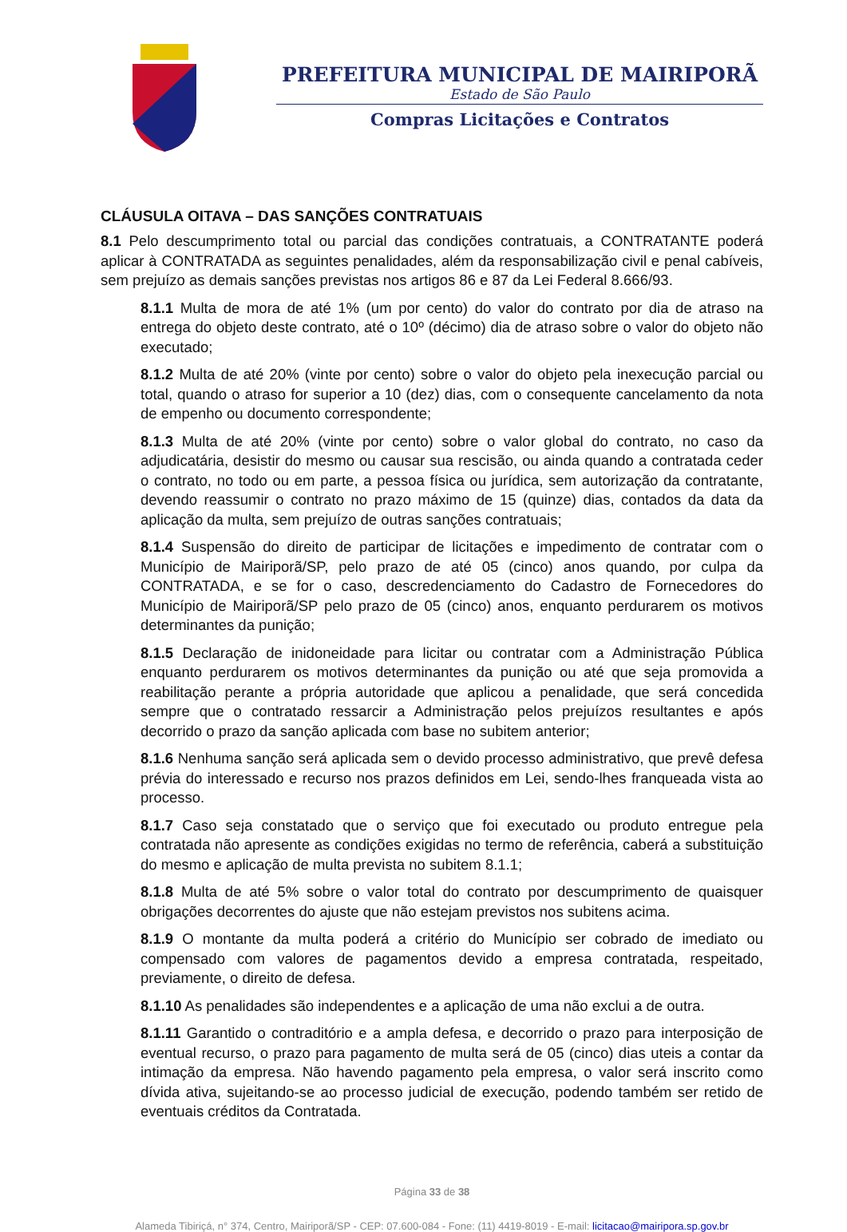PREFEITURA MUNICIPAL DE MAIRIPORÃ
Estado de São Paulo
Compras Licitações e Contratos
CLÁUSULA OITAVA – DAS SANÇÕES CONTRATUAIS
8.1 Pelo descumprimento total ou parcial das condições contratuais, a CONTRATANTE poderá aplicar à CONTRATADA as seguintes penalidades, além da responsabilização civil e penal cabíveis, sem prejuízo as demais sanções previstas nos artigos 86 e 87 da Lei Federal 8.666/93.
8.1.1 Multa de mora de até 1% (um por cento) do valor do contrato por dia de atraso na entrega do objeto deste contrato, até o 10º (décimo) dia de atraso sobre o valor do objeto não executado;
8.1.2 Multa de até 20% (vinte por cento) sobre o valor do objeto pela inexecução parcial ou total, quando o atraso for superior a 10 (dez) dias, com o consequente cancelamento da nota de empenho ou documento correspondente;
8.1.3 Multa de até 20% (vinte por cento) sobre o valor global do contrato, no caso da adjudicatária, desistir do mesmo ou causar sua rescisão, ou ainda quando a contratada ceder o contrato, no todo ou em parte, a pessoa física ou jurídica, sem autorização da contratante, devendo reassumir o contrato no prazo máximo de 15 (quinze) dias, contados da data da aplicação da multa, sem prejuízo de outras sanções contratuais;
8.1.4 Suspensão do direito de participar de licitações e impedimento de contratar com o Município de Mairiporã/SP, pelo prazo de até 05 (cinco) anos quando, por culpa da CONTRATADA, e se for o caso, descredenciamento do Cadastro de Fornecedores do Município de Mairiporã/SP pelo prazo de 05 (cinco) anos, enquanto perdurarem os motivos determinantes da punição;
8.1.5 Declaração de inidoneidade para licitar ou contratar com a Administração Pública enquanto perdurarem os motivos determinantes da punição ou até que seja promovida a reabilitação perante a própria autoridade que aplicou a penalidade, que será concedida sempre que o contratado ressarcir a Administração pelos prejuízos resultantes e após decorrido o prazo da sanção aplicada com base no subitem anterior;
8.1.6 Nenhuma sanção será aplicada sem o devido processo administrativo, que prevê defesa prévia do interessado e recurso nos prazos definidos em Lei, sendo-lhes franqueada vista ao processo.
8.1.7 Caso seja constatado que o serviço que foi executado ou produto entregue pela contratada não apresente as condições exigidas no termo de referência, caberá a substituição do mesmo e aplicação de multa prevista no subitem 8.1.1;
8.1.8 Multa de até 5% sobre o valor total do contrato por descumprimento de quaisquer obrigações decorrentes do ajuste que não estejam previstos nos subitens acima.
8.1.9 O montante da multa poderá a critério do Município ser cobrado de imediato ou compensado com valores de pagamentos devido a empresa contratada, respeitado, previamente, o direito de defesa.
8.1.10 As penalidades são independentes e a aplicação de uma não exclui a de outra.
8.1.11 Garantido o contraditório e a ampla defesa, e decorrido o prazo para interposição de eventual recurso, o prazo para pagamento de multa será de 05 (cinco) dias uteis a contar da intimação da empresa. Não havendo pagamento pela empresa, o valor será inscrito como dívida ativa, sujeitando-se ao processo judicial de execução, podendo também ser retido de eventuais créditos da Contratada.
Página 33 de 38
Alameda Tibiriçá, n° 374, Centro, Mairiporã/SP - CEP: 07.600-084 - Fone: (11) 4419-8019 - E-mail: licitacao@mairipora.sp.gov.br